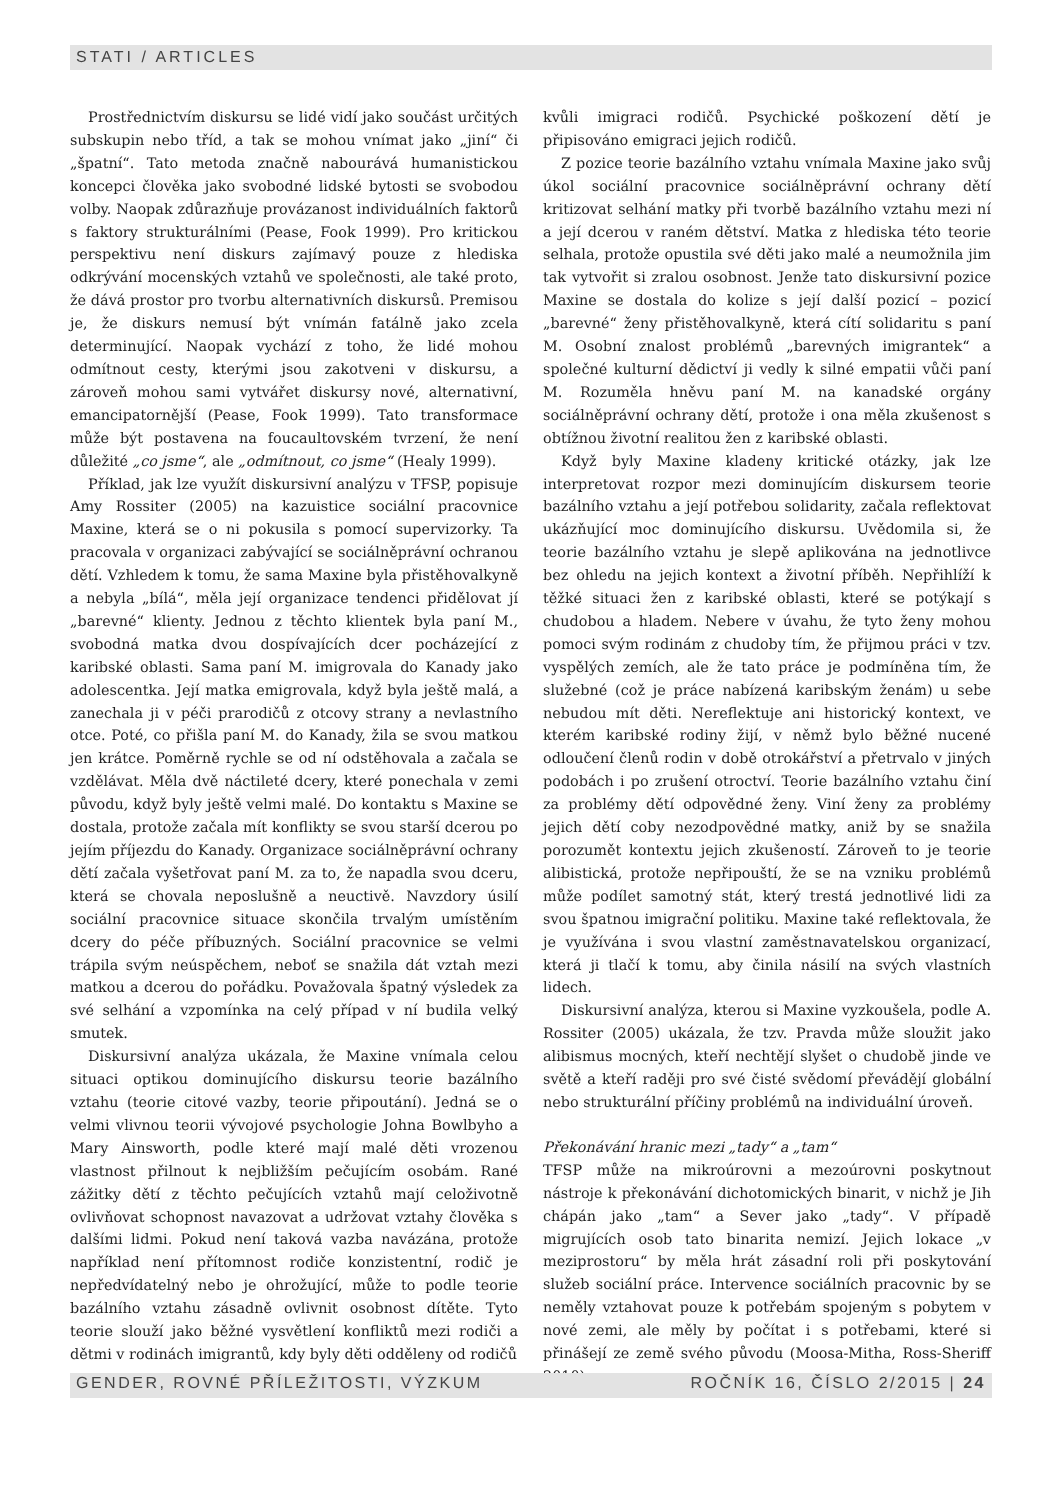STATI / ARTICLES
Prostřednictvím diskursu se lidé vidí jako součást určitých subskupin nebo tříd, a tak se mohou vnímat jako „jiní“ či „špatní“. Tato metoda značně nabourává humanistickou koncepci člověka jako svobodné lidské bytosti se svobodou volby. Naopak zdůrazňuje provázanost individuálních faktorů s faktory strukturálními (Pease, Fook 1999). Pro kritickou perspektivu není diskurs zajímavý pouze z hlediska odkrývání mocenských vztahů ve společnosti, ale také proto, že dává prostor pro tvorbu alternativních diskursů. Premisou je, že diskurs nemusí být vnímán fatálně jako zcela determinující. Naopak vychází z toho, že lidé mohou odmítnout cesty, kterými jsou zakotveni v diskursu, a zároveň mohou sami vytvářet diskursy nové, alternativní, emancipatornější (Pease, Fook 1999). Tato transformace může být postavena na foucaultovském tvrzení, že není důležité „co jsme“, ale „odmítnout, co jsme“ (Healy 1999).
Příklad, jak lze využít diskursivní analýzu v TFSP, popisuje Amy Rossiter (2005) na kazuistice sociální pracovnice Maxine, která se o ni pokusila s pomocí supervizorky. Ta pracovala v organizaci zabývající se sociálněprávní ochranou dětí. Vzhledem k tomu, že sama Maxine byla přistěhovalkyně a nebyla „bílá“, měla její organizace tendenci přidělovat jí „barevné“ klienty. Jednou z těchto klientek byla paní M., svobodná matka dvou dospívajících dcer pocházející z karibské oblasti. Sama paní M. imigrovala do Kanady jako adolescentka. Její matka emigrovala, když byla ještě malá, a zanechala ji v péči prarodičů z otcovy strany a nevlastního otce. Poté, co přišla paní M. do Kanady, žila se svou matkou jen krátce. Poměrně rychle se od ní odstěhovala a začala se vzdělávat. Měla dvě náctileté dcery, které ponechala v zemi původu, když byly ještě velmi malé. Do kontaktu s Maxine se dostala, protože začala mít konflikty se svou starší dcerou po jejím příjezdu do Kanady. Organizace sociálněprávní ochrany dětí začala vyšetřovat paní M. za to, že napadla svou dceru, která se chovala neposlušně a neuctivě. Navzdory úsilí sociální pracovnice situace skončila trvalým umístěním dcery do péče příbuzných. Sociální pracovnice se velmi trápila svým neúspěchem, neboť se snažila dát vztah mezi matkou a dcerou do pořádku. Považovala špatný výsledek za své selhání a vzpomínka na celý případ v ní budila velký smutek.
Diskursivní analýza ukázala, že Maxine vnímala celou situaci optikou dominujícího diskursu teorie bazálního vztahu (teorie citové vazby, teorie připoutání). Jedná se o velmi vlivnou teorii vývojové psychologie Johna Bowlbyho a Mary Ainsworth, podle které mají malé děti vrozenou vlastnost přilnout k nejbližším pečujícím osobám. Rané zážitky dětí z těchto pečujících vztahů mají celoživotně ovlivňovat schopnost navazovat a udržovat vztahy člověka s dalšími lidmi. Pokud není taková vazba navázána, protože například není přítomnost rodiče konzistentní, rodič je nepředvídatelný nebo je ohrožující, může to podle teorie bazálního vztahu zásadně ovlivnit osobnost dítěte. Tyto teorie slouží jako běžné vysvětlení konfliktů mezi rodiči a dětmi v rodinách imigrantů, kdy byly děti odděleny od rodičů
kvůli imigraci rodičů. Psychické poškození dětí je připisováno emigraci jejich rodičů.
Z pozice teorie bazálního vztahu vnímala Maxine jako svůj úkol sociální pracovnice sociálněprávní ochrany dětí kritizovat selhání matky při tvorbě bazálního vztahu mezi ní a její dcerou v raném dětství. Matka z hlediska této teorie selhala, protože opustila své děti jako malé a neumožnila jim tak vytvořit si zralou osobnost. Jenže tato diskursivní pozice Maxine se dostala do kolize s její další pozicí – pozicí „barevné“ ženy přistěhovalkyně, která cítí solidaritu s paní M. Osobní znalost problémů „barevných imigrantek“ a společné kulturní dědictví ji vedly k silné empatii vůči paní M. Rozuměla hněvu paní M. na kanadské orgány sociálněprávní ochrany dětí, protože i ona měla zkušenost s obtížnou životní realitou žen z karibské oblasti.
Když byly Maxine kladeny kritické otázky, jak lze interpretovat rozpor mezi dominujícím diskursem teorie bazálního vztahu a její potřebou solidarity, začala reflektovat ukázňující moc dominujícího diskursu. Uvědomila si, že teorie bazálního vztahu je slepě aplikována na jednotlivce bez ohledu na jejich kontext a životní příběh. Nepřihlíží k těžké situaci žen z karibské oblasti, které se potýkají s chudobou a hladem. Nebere v úvahu, že tyto ženy mohou pomoci svým rodinám z chudoby tím, že přijmou práci v tzv. vyspělých zemích, ale že tato práce je podmíněna tím, že služebné (což je práce nabízená karibským ženám) u sebe nebudou mít děti. Nereflektuje ani historický kontext, ve kterém karibské rodiny žijí, v němž bylo běžné nucené odloučení členů rodin v době otrokářství a přetrvalo v jiných podobách i po zrušení otroctví. Teorie bazálního vztahu činí za problémy dětí odpovědné ženy. Viní ženy za problémy jejich dětí coby nezodpovědné matky, aniž by se snažila porozumět kontextu jejich zkušeností. Zároveň to je teorie alibistická, protože nepřipouští, že se na vzniku problémů může podílet samotný stát, který trestá jednotlivé lidi za svou špatnou imigrační politiku. Maxine také reflektovala, že je využívána i svou vlastní zaměstnavatelskou organizací, která ji tlačí k tomu, aby činila násilí na svých vlastních lidech.
Diskursivní analýza, kterou si Maxine vyzkoušela, podle A. Rossiter (2005) ukázala, že tzv. Pravda může sloužit jako alibismus mocných, kteří nechtějí slyšet o chudobě jinde ve světě a kteří raději pro své čisté svědomí převádějí globální nebo strukturální příčiny problémů na individuální úroveň.
Překonávání hranic mezi „tady“ a „tam“
TFSP může na mikroúrovni a mezoúrovni poskytnout nástroje k překonávání dichotomických binarit, v nichž je Jih chápán jako „tam“ a Sever jako „tady“. V případě migrujících osob tato binarita nemizí. Jejich lokace „v meziprostoru“ by měla hrát zásadní roli při poskytování služeb sociální práce. Intervence sociálních pracovnic by se neměly vztahovat pouze k potřebám spojeným s pobytem v nové zemi, ale měly by počítat i s potřebami, které si přinášejí ze země svého původu (Moosa-Mitha, Ross-Sheriff 2010).
GENDER, ROVNÉ PŘÍLEŽITOSTI, VÝZKUM ROČNÍK 16, ČÍSLO 2/2015 | 24